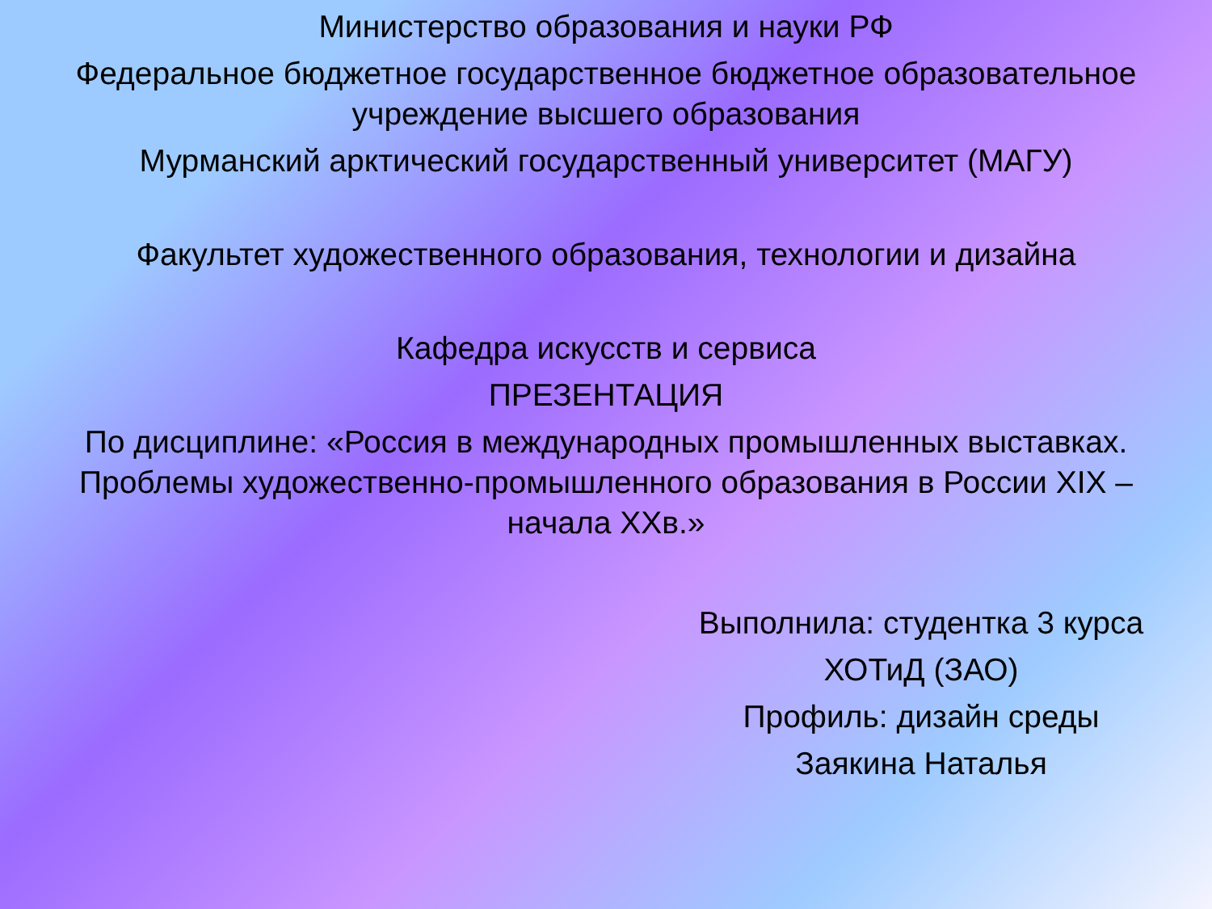Министерство образования и науки РФ
Федеральное бюджетное государственное бюджетное образовательное учреждение высшего образования
Мурманский арктический государственный университет (МАГУ)
Факультет художественного образования, технологии и дизайна
Кафедра искусств и сервиса
ПРЕЗЕНТАЦИЯ
По дисциплине: «Россия в международных промышленных выставках. Проблемы художественно-промышленного образования в России XIX – начала XXв.»
Выполнила: студентка 3 курса
ХОТиД (ЗАО)
Профиль: дизайн среды
Заякина Наталья